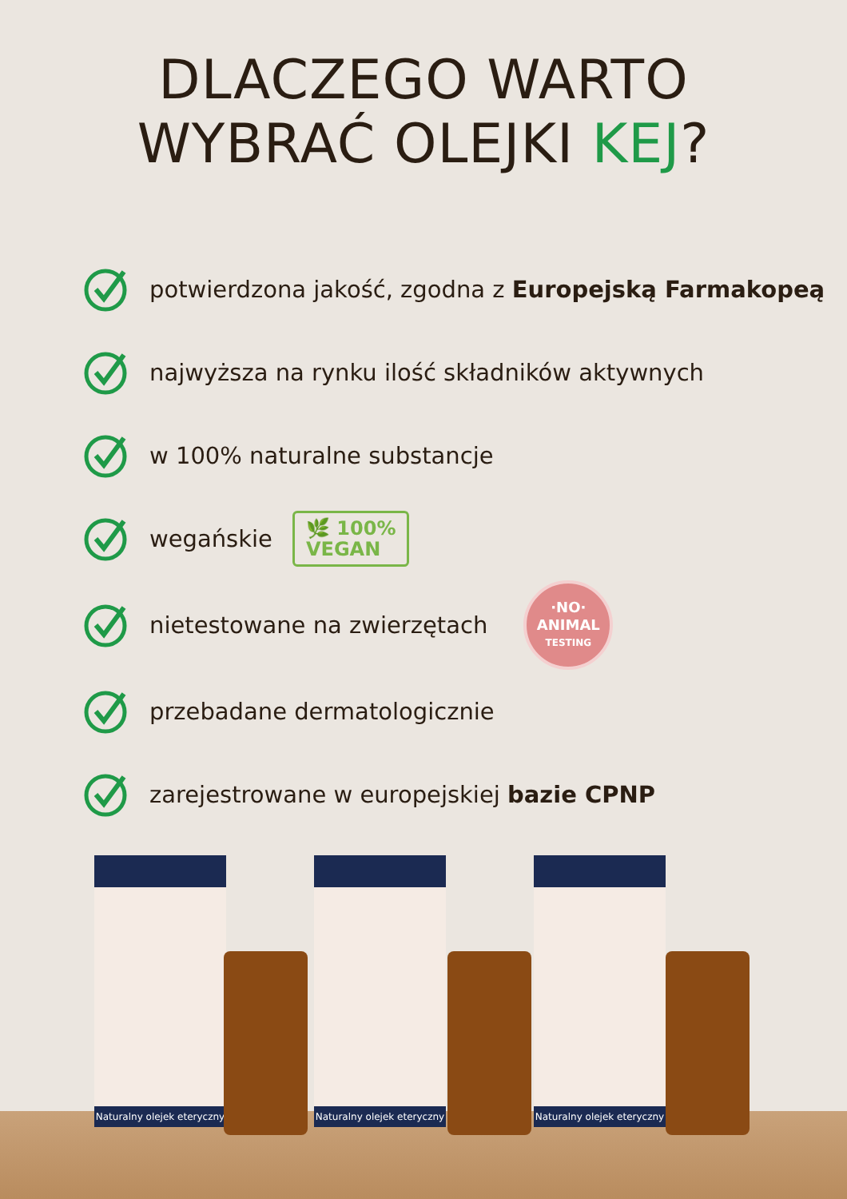DLACZEGO WARTO
WYBRAĆ OLEJKI KEJ?
potwierdzona jakość, zgodna z Europejską Farmakopeą
najwyższa na rynku ilość składników aktywnych
w 100% naturalne substancje
wegańskie
🌿 100%
VEGAN
nietestowane na zwierzętach
·NO·
ANIMAL
TESTING
przebadane dermatologicznie
zarejestrowane w europejskiej bazie CPNP
Naturalny olejek eteryczny
Naturalny olejek eteryczny
Naturalny olejek eteryczny